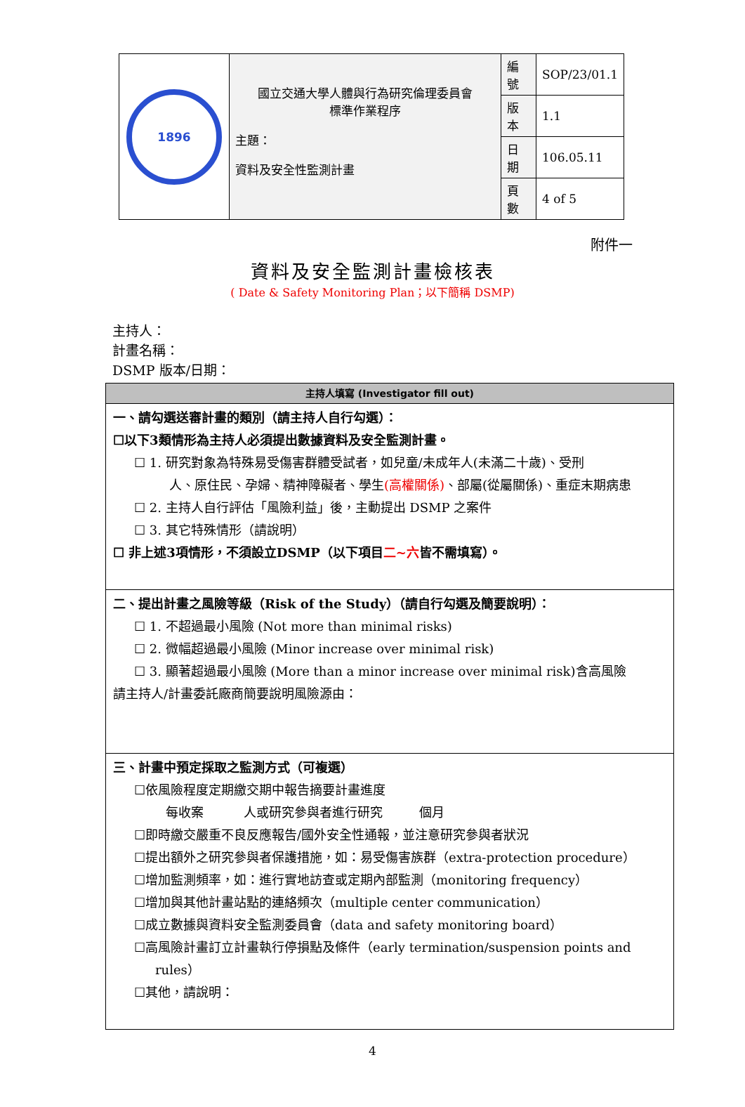| 1896 | 國立交通大學人體與行為研究倫理委員會 標準作業程序 主題： 資料及安全性監測計畫 | 編號 | SOP/23/01.1 |
| | | 版本 | 1.1 |
| | | 日期 | 106.05.11 |
| | | 頁數 | 4 of 5 |
附件一
資料及安全監測計畫檢核表
( Date & Safety Monitoring Plan；以下簡稱 DSMP)
主持人：
計畫名稱：
DSMP 版本/日期：
| 主持人填寫 (Investigator fill out) |
| --- |
| 一、請勾選送審計畫的類別（請主持人自行勾選）： ☐以下3類情形為主持人必須提出數據資料及安全監測計畫。 ☐ 1. 研究對象為特殊易受傷害群體受試者，如兒童/未成年人(未滿二十歲)、受刑 人、原住民、孕婦、精神障礙者、學生 (高權關係) 、部屬(從屬關係)、重症末期病患 ☐ 2. 主持人自行評估「風險利益」後，主動提出 DSMP 之案件 ☐ 3. 其它特殊情形（請說明） ☐ 非上述3項情形，不須設立DSMP（以下項目 二~六 皆不需填寫）。 |
| 二、提出計畫之風險等級（Risk of the Study）（請自行勾選及簡要說明）： ☐ 1. 不超過最小風險 (Not more than minimal risks) ☐ 2. 微幅超過最小風險 (Minor increase over minimal risk) ☐ 3. 顯著超過最小風險 (More than a minor increase over minimal risk)含高風險 請主持人/計畫委託廠商簡要說明風險源由： |
| 三、計畫中預定採取之監測方式（可複選） ☐依風險程度定期繳交期中報告摘要計畫進度 每收案 人或研究參與者進行研究 個月 ☐即時繳交嚴重不良反應報告/國外安全性通報，並注意研究參與者狀況 ☐提出額外之研究參與者保護措施，如：易受傷害族群（extra-protection procedure） ☐增加監測頻率，如：進行實地訪查或定期內部監測（monitoring frequency） ☐增加與其他計畫站點的連絡頻次（multiple center communication） ☐成立數據與資料安全監測委員會（data and safety monitoring board） ☐高風險計畫訂立計畫執行停損點及條件（early termination/suspension points and rules） ☐其他，請說明： |
4